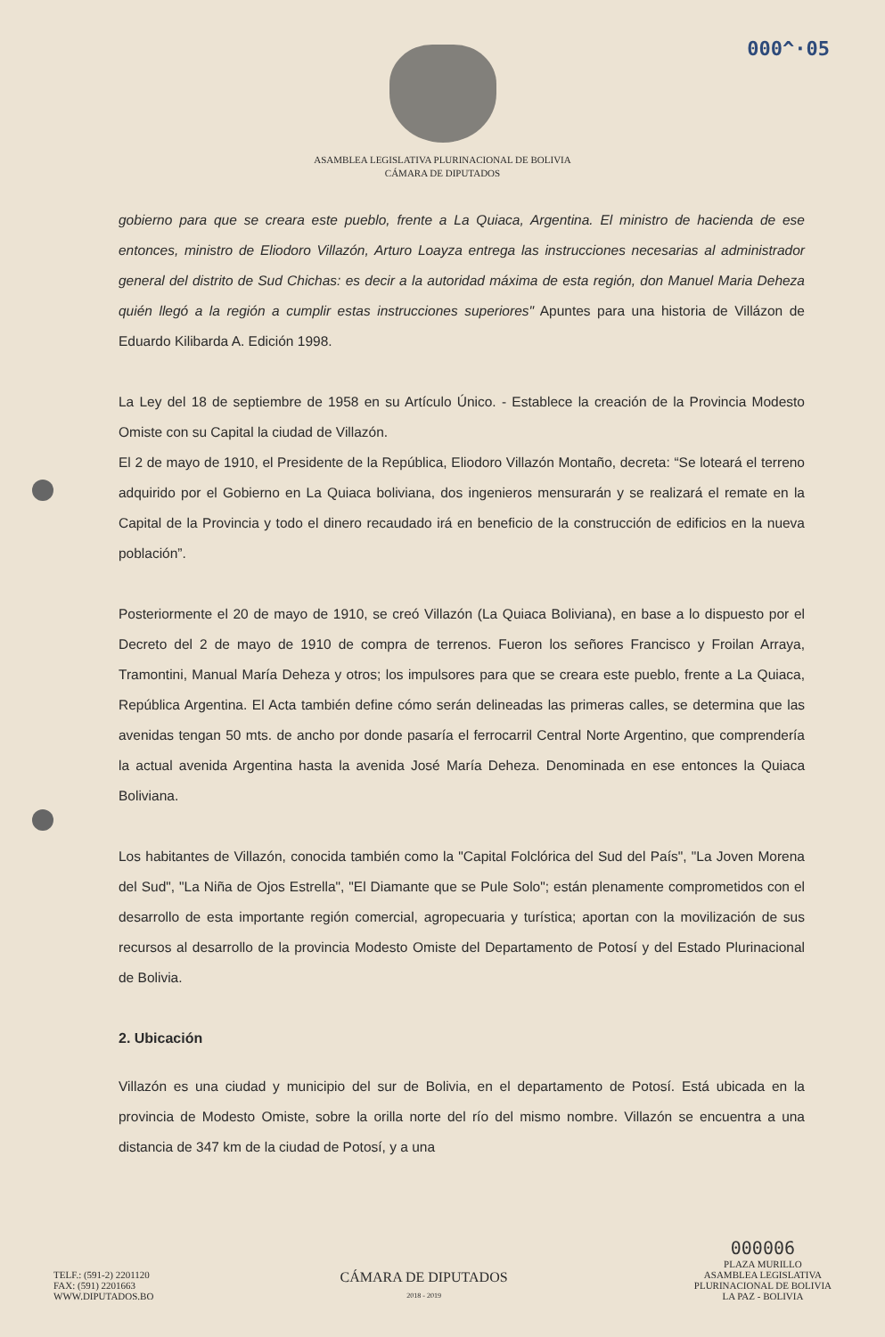000^·05
ASAMBLEA LEGISLATIVA PLURINACIONAL DE BOLIVIA
CÁMARA DE DIPUTADOS
gobierno para que se creara este pueblo, frente a La Quiaca, Argentina. El ministro de hacienda de ese entonces, ministro de Eliodoro Villazón, Arturo Loayza entrega las instrucciones necesarias al administrador general del distrito de Sud Chichas: es decir a la autoridad máxima de esta región, don Manuel Maria Deheza quién llegó a la región a cumplir estas instrucciones superiores" Apuntes para una historia de Villázon de Eduardo Kilibarda A. Edición 1998.
La Ley del 18 de septiembre de 1958 en su Artículo Único. - Establece la creación de la Provincia Modesto Omiste con su Capital la ciudad de Villazón.
El 2 de mayo de 1910, el Presidente de la República, Eliodoro Villazón Montaño, decreta: “Se loteará el terreno adquirido por el Gobierno en La Quiaca boliviana, dos ingenieros mensurarán y se realizará el remate en la Capital de la Provincia y todo el dinero recaudado irá en beneficio de la construcción de edificios en la nueva población”.
Posteriormente el 20 de mayo de 1910, se creó Villazón (La Quiaca Boliviana), en base a lo dispuesto por el Decreto del 2 de mayo de 1910 de compra de terrenos. Fueron los señores Francisco y Froilan Arraya, Tramontini, Manual María Deheza y otros; los impulsores para que se creara este pueblo, frente a La Quiaca, República Argentina. El Acta también define cómo serán delineadas las primeras calles, se determina que las avenidas tengan 50 mts. de ancho por donde pasaría el ferrocarril Central Norte Argentino, que comprendería la actual avenida Argentina hasta la avenida José María Deheza. Denominada en ese entonces la Quiaca Boliviana.
Los habitantes de Villazón, conocida también como la "Capital Folclórica del Sud del País", "La Joven Morena del Sud", "La Niña de Ojos Estrella", "El Diamante que se Pule Solo"; están plenamente comprometidos con el desarrollo de esta importante región comercial, agropecuaria y turística; aportan con la movilización de sus recursos al desarrollo de la provincia Modesto Omiste del Departamento de Potosí y del Estado Plurinacional de Bolivia.
2. Ubicación
Villazón es una ciudad y municipio del sur de Bolivia, en el departamento de Potosí. Está ubicada en la provincia de Modesto Omiste, sobre la orilla norte del río del mismo nombre. Villazón se encuentra a una distancia de 347 km de la ciudad de Potosí, y a una
TELF.: (591-2) 2201120
FAX: (591) 2201663
WWW.DIPUTADOS.BO
CÁMARA DE DIPUTADOS
2018 - 2019
000006
PLAZA MURILLO
ASAMBLEA LEGISLATIVA
PLURINACIONAL DE BOLIVIA
LA PAZ - BOLIVIA